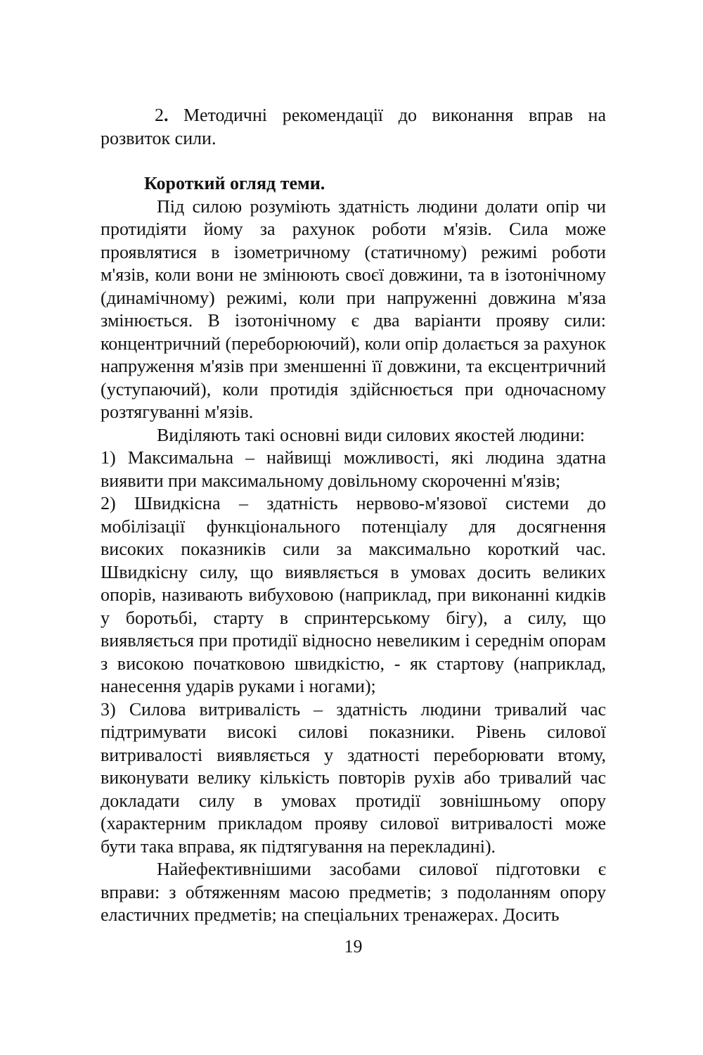2. Методичні рекомендації до виконання вправ на розвиток сили.
Короткий огляд теми.
Під силою розуміють здатність людини долати опір чи протидіяти йому за рахунок роботи м'язів. Сила може проявлятися в ізометричному (статичному) режимі роботи м'язів, коли вони не змінюють своєї довжини, та в ізотонічному (динамічному) режимі, коли при напруженні довжина м'яза змінюється. В ізотонічному є два варіанти прояву сили: концентричний (переборюючий), коли опір долається за рахунок напруження м'язів при зменшенні її довжини, та ексцентричний (уступаючий), коли протидія здійснюється при одночасному розтягуванні м'язів.
Виділяють такі основні види силових якостей людини:
1) Максимальна – найвищі можливості, які людина здатна виявити при максимальному довільному скороченні м'язів;
2) Швидкісна – здатність нервово-м'язової системи до мобілізації функціонального потенціалу для досягнення високих показників сили за максимально короткий час. Швидкісну силу, що виявляється в умовах досить великих опорів, називають вибуховою (наприклад, при виконанні кидків у боротьбі, старту в спринтерському бігу), а силу, що виявляється при протидії відносно невеликим і середнім опорам з високою початковою швидкістю, - як стартову (наприклад, нанесення ударів руками і ногами);
3) Силова витривалість – здатність людини тривалий час підтримувати високі силові показники. Рівень силової витривалості виявляється у здатності переборювати втому, виконувати велику кількість повторів рухів або тривалий час докладати силу в умовах протидії зовнішньому опору (характерним прикладом прояву силової витривалості може бути така вправа, як підтягування на перекладині).
Найефективнішими засобами силової підготовки є вправи: з обтяженням масою предметів; з подоланням опору еластичних предметів; на спеціальних тренажерах. Досить
19